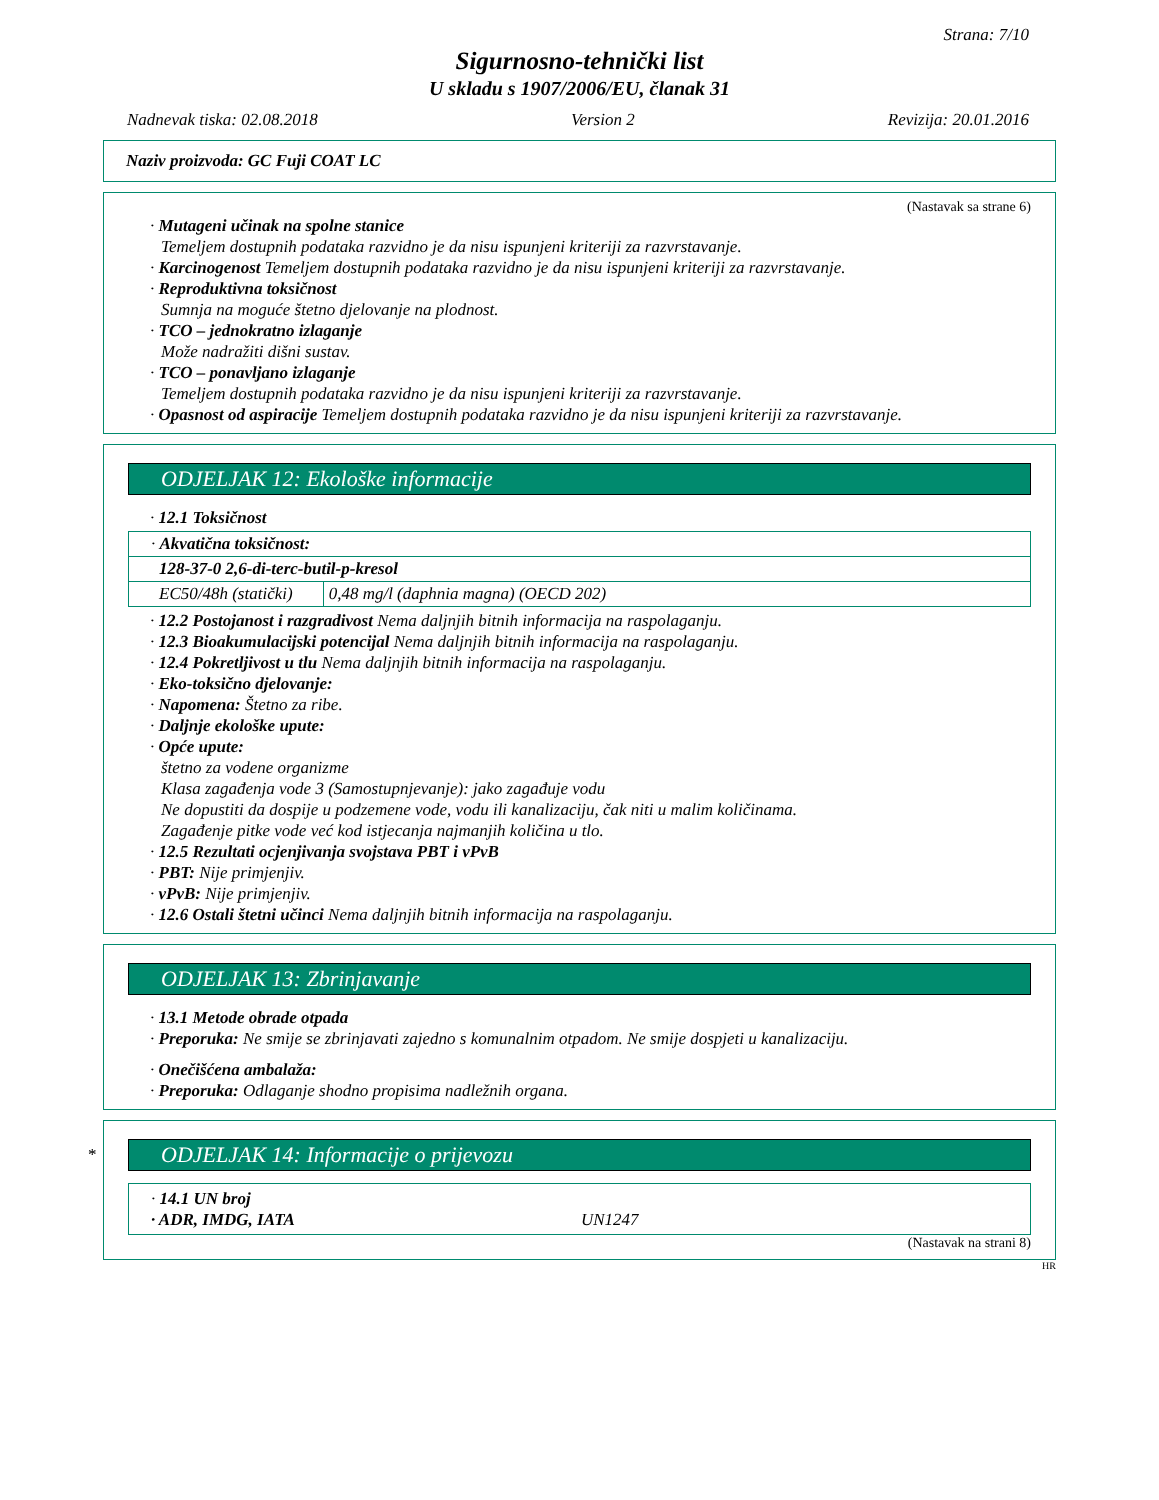Strana: 7/10
Sigurnosno-tehnički list
U skladu s 1907/2006/EU, članak 31
Nadnevak tiska: 02.08.2018 Version 2 Revizija: 20.01.2016
Naziv proizvoda: GC Fuji COAT LC
(Nastavak sa strane 6)
· Mutageni učinak na spolne stanice
Temeljem dostupnih podataka razvidno je da nisu ispunjeni kriteriji za razvrstavanje.
· Karcinogenost Temeljem dostupnih podataka razvidno je da nisu ispunjeni kriteriji za razvrstavanje.
· Reproduktivna toksičnost
Sumnja na moguće štetno djelovanje na plodnost.
· TCO – jednokratno izlaganje
Može nadražiti dišni sustav.
· TCO – ponavljano izlaganje
Temeljem dostupnih podataka razvidno je da nisu ispunjeni kriteriji za razvrstavanje.
· Opasnost od aspiracije Temeljem dostupnih podataka razvidno je da nisu ispunjeni kriteriji za razvrstavanje.
ODJELJAK 12: Ekološke informacije
· 12.1 Toksičnost
| · Akvatična toksičnost: | |
| 128-37-0 2,6-di-terc-butil-p-kresol | |
| EC50/48h (statički) | 0,48 mg/l (daphnia magna) (OECD 202) |
· 12.2 Postojanost i razgradivost Nema daljnjih bitnih informacija na raspolaganju.
· 12.3 Bioakumulacijski potencijal Nema daljnjih bitnih informacija na raspolaganju.
· 12.4 Pokretljivost u tlu Nema daljnjih bitnih informacija na raspolaganju.
· Eko-toksično djelovanje:
· Napomena: Štetno za ribe.
· Daljnje ekološke upute:
· Opće upute:
štetno za vodene organizme
Klasa zagađenja vode 3 (Samostupnjevanje): jako zagađuje vodu
Ne dopustiti da dospije u podzemene vode, vodu ili kanalizaciju, čak niti u malim količinama.
Zagađenje pitke vode već kod istjecanja najmanjih količina u tlo.
· 12.5 Rezultati ocjenjivanja svojstava PBT i vPvB
· PBT: Nije primjenjiv.
· vPvB: Nije primjenjiv.
· 12.6 Ostali štetni učinci Nema daljnjih bitnih informacija na raspolaganju.
ODJELJAK 13: Zbrinjavanje
· 13.1 Metode obrade otpada
· Preporuka: Ne smije se zbrinjavati zajedno s komunalnim otpadom. Ne smije dospjeti u kanalizaciju.
· Onečišćena ambalaža:
· Preporuka: Odlaganje shodno propisima nadležnih organa.
*
ODJELJAK 14: Informacije o prijevozu
· 14.1 UN broj
· ADR, IMDG, IATA UN1247
(Nastavak na strani 8)
HR